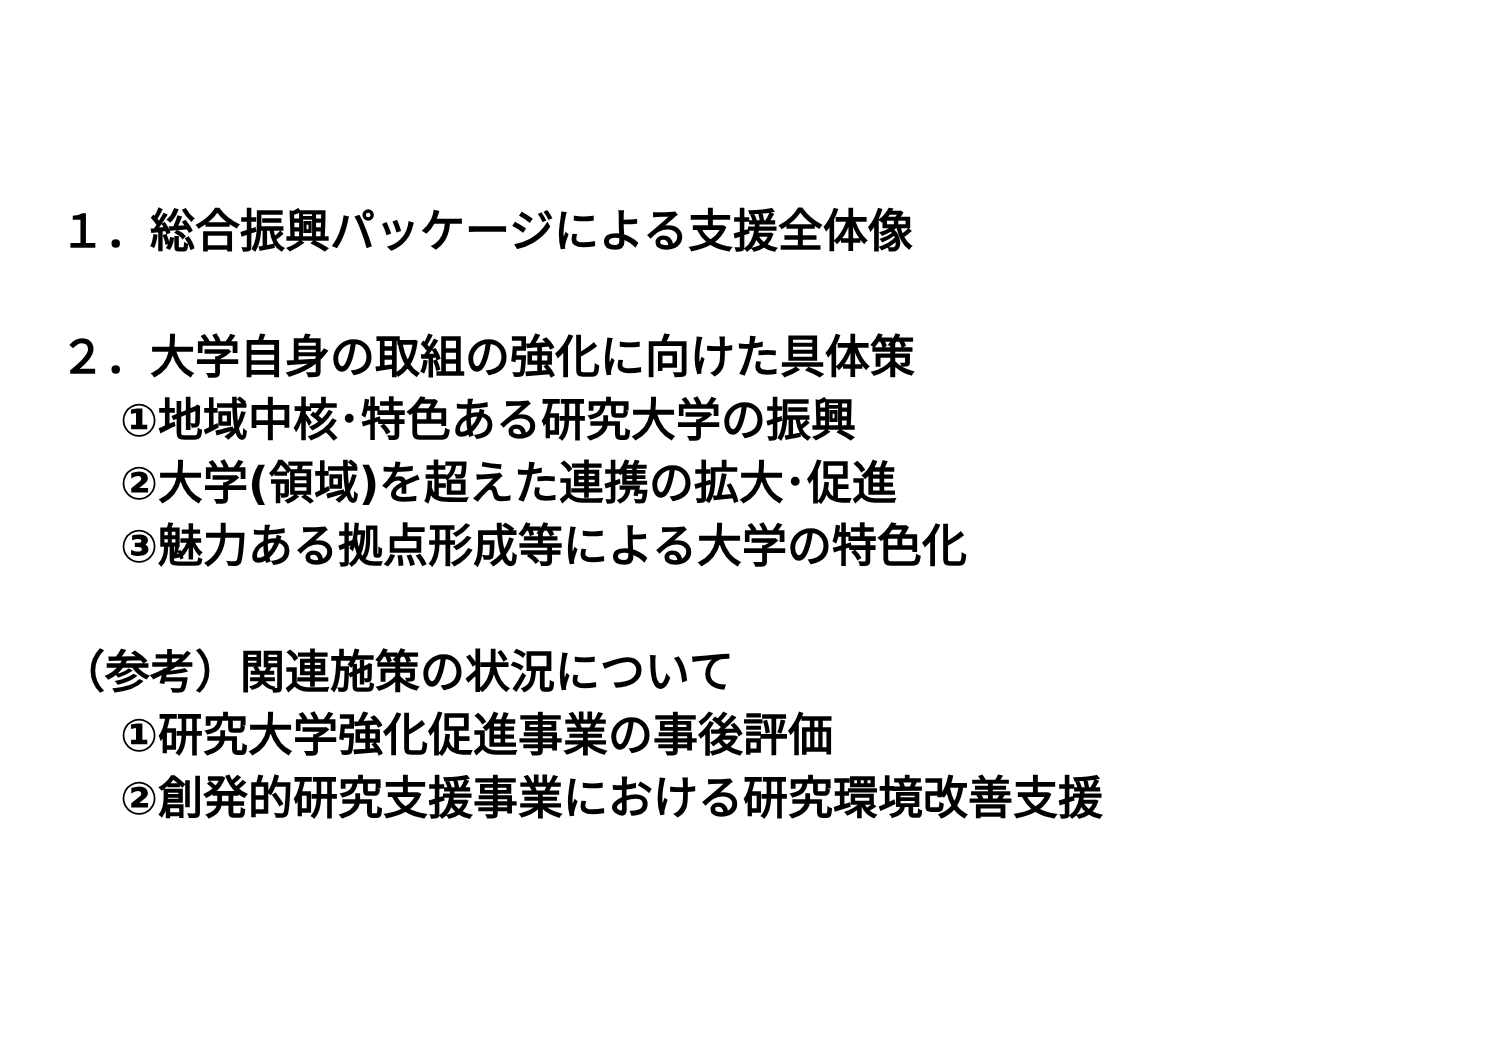１．総合振興パッケージによる支援全体像
２．大学自身の取組の強化に向けた具体策
①地域中核･特色ある研究大学の振興
②大学(領域)を超えた連携の拡大･促進
③魅力ある拠点形成等による大学の特色化
（参考）関連施策の状況について
①研究大学強化促進事業の事後評価
②創発的研究支援事業における研究環境改善支援